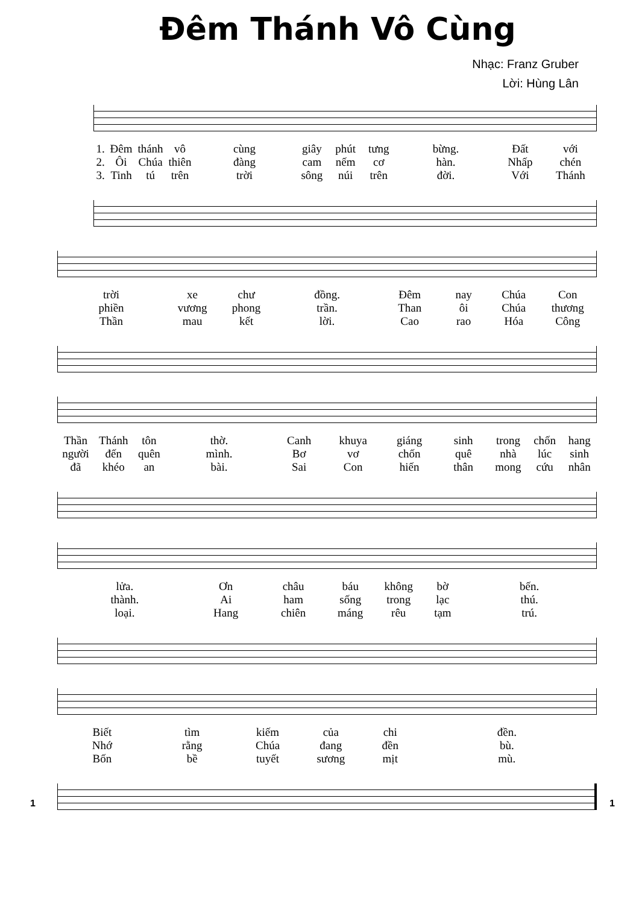Đêm Thánh Vô Cùng
Nhạc: Franz Gruber
Lời: Hùng Lân
1.
2.
3.
Đêm
Ôi
Tinh
thánh
Chúa
tú
vô
thiên
trên
cùng
đàng
trời
giây
cam
sông
phút
nếm
núi
tưng
cơ
trên
bừng.
hàn.
đời.
Đất
Nhấp
Với
với
chén
Thánh
trời
phiền
Thần
xe
vương
mau
chư
phong
kết
đồng.
trần.
lời.
Đêm
Than
Cao
nay
ôi
rao
Chúa
Chúa
Hóa
Con
thương
Công
Thần
người
đã
Thánh
đến
khéo
tôn
quên
an
thờ.
mình.
bài.
Canh
Bơ
Sai
khuya
vơ
Con
giáng
chốn
hiến
sinh
quê
thân
trong
nhà
mong
chốn
lúc
cứu
hang
sinh
nhân
lửa.
thành.
loại.
Ơn
Ai
Hang
châu
ham
chiên
báu
sống
máng
không
trong
rêu
bờ
lạc
tạm
bến.
thú.
trú.
Biết
Nhớ
Bốn
tìm
rằng
bề
kiếm
Chúa
tuyết
của
đang
sương
chi
đền
mịt
đền.
bù.
mù.
1 1